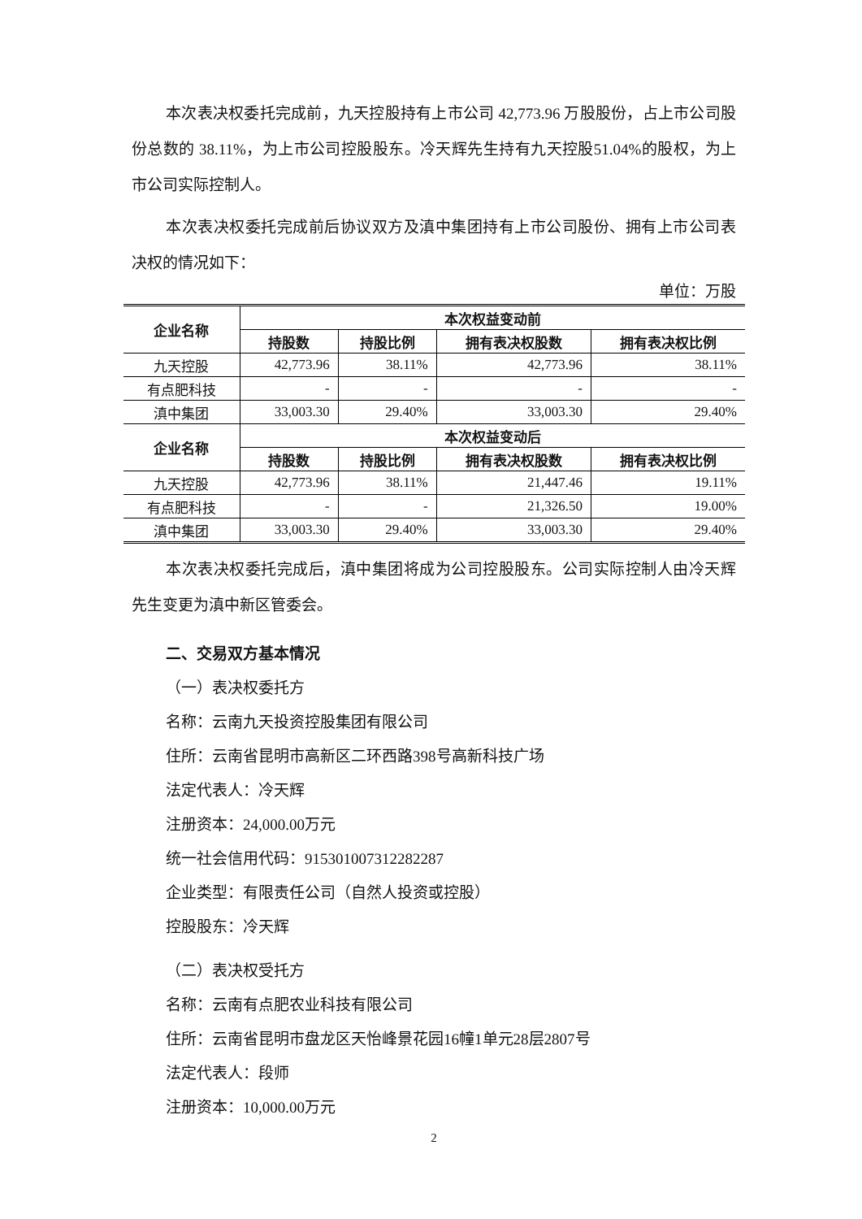本次表决权委托完成前，九天控股持有上市公司 42,773.96 万股股份，占上市公司股份总数的 38.11%，为上市公司控股股东。冷天辉先生持有九天控股51.04%的股权，为上市公司实际控制人。
本次表决权委托完成前后协议双方及滇中集团持有上市公司股份、拥有上市公司表决权的情况如下：
单位：万股
| 企业名称 | 本次权益变动前 | | | |
| --- | --- | --- | --- | --- |
| | 持股数 | 持股比例 | 拥有表决权股数 | 拥有表决权比例 |
| 九天控股 | 42,773.96 | 38.11% | 42,773.96 | 38.11% |
| 有点肥科技 | - | - | - | - |
| 滇中集团 | 33,003.30 | 29.40% | 33,003.30 | 29.40% |
| 企业名称 | 本次权益变动后 | | | |
| | 持股数 | 持股比例 | 拥有表决权股数 | 拥有表决权比例 |
| 九天控股 | 42,773.96 | 38.11% | 21,447.46 | 19.11% |
| 有点肥科技 | - | - | 21,326.50 | 19.00% |
| 滇中集团 | 33,003.30 | 29.40% | 33,003.30 | 29.40% |
本次表决权委托完成后，滇中集团将成为公司控股股东。公司实际控制人由冷天辉先生变更为滇中新区管委会。
二、交易双方基本情况
（一）表决权委托方
名称：云南九天投资控股集团有限公司
住所：云南省昆明市高新区二环西路398号高新科技广场
法定代表人：冷天辉
注册资本：24,000.00万元
统一社会信用代码：915301007312282287
企业类型：有限责任公司（自然人投资或控股）
控股股东：冷天辉
（二）表决权受托方
名称：云南有点肥农业科技有限公司
住所：云南省昆明市盘龙区天怡峰景花园16幢1单元28层2807号
法定代表人：段师
注册资本：10,000.00万元
2